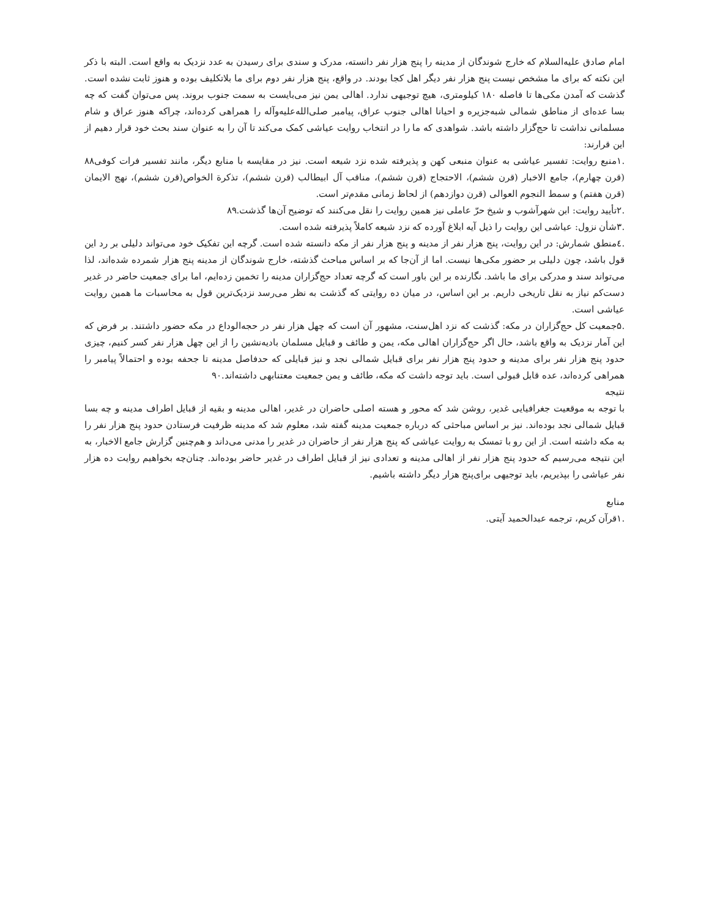امام صادق علیه‌السلام که خارج شوندگان از مدینه را پنج هزار نفر دانسته، مدرک و سندی برای رسیدن به عدد نزدیک به واقع است. البته با ذکر این نکته که برای ما مشخص نیست پنج هزار نفر دیگر اهل کجا بودند. در واقع، پنج هزار نفر دوم برای ما بلاتکلیف بوده و هنوز ثابت نشده است. گذشت که آمدن مکی‌ها تا فاصله ۱۸۰ کیلومتری، هیچ توجیهی ندارد. اهالی یمن نیز می‌بایست به سمت جنوب بروند. پس می‌توان گفت که چه بسا عده‌ای از مناطق شمالی شبه‌جزیره و احیانا اهالی جنوب عراق، پیامبر صلی‌الله‌علیه‌وآله را همراهی کرده‌اند، چراکه هنوز عراق و شام مسلمانی نداشت تا حج‌گزار داشته باشد. شواهدی که ما را در انتخاب روایت عیاشی کمک می‌کند تا آن را به عنوان سند بحث خود قرار دهیم از این قرارند:
.۱منبع روایت: تفسیر عیاشی به عنوان منبعی کهن و پذیرفته شده نزد شیعه است. نیز در مقایسه با منابع دیگر، مانند تفسیر فرات کوفی۸۸ (قرن چهارم)، جامع الاخبار (قرن ششم)، الاحتجاج (قرن ششم)، مناقب آل ابیطالب (قرن ششم)، تذکرة الخواص(قرن ششم)، نهج الایمان (قرن هفتم) و سمط النجوم العوالی (قرن دوازدهم) از لحاظ زمانی مقدم‌تر است.
.۲تأیید روایت: ابن شهرآشوب و شیخ حرّ عاملی نیز همین روایت را نقل می‌کنند که توضیح آن‌ها گذشت.۸۹
.۳شأن نزول: عیاشی این روایت را ذیل آیه ابلاغ آورده که نزد شیعه کاملاً پذیرفته شده است.
.٤منطق شمارش: در این روایت، پنج هزار نفر از مدینه و پنج هزار نفر از مکه دانسته شده است. گرچه این تفکیک خود می‌تواند دلیلی بر رد این قول باشد، چون دلیلی بر حضور مکی‌ها نیست. اما از آن‌جا که بر اساس مباحث گذشته، خارج شوندگان از مدینه پنج هزار شمرده شده‌اند، لذا می‌تواند سند و مدرکی برای ما باشد. نگارنده بر این باور است که گرچه تعداد حج‌گزاران مدینه را تخمین زده‌ایم، اما برای جمعیت حاضر در غدیر دست‌کم نیاز به نقل تاریخی داریم. بر این اساس، در میان ده روایتی که گذشت به نظر می‌رسد نزدیک‌ترین قول به محاسبات ما همین روایت عیاشی است.
.۵جمعیت کل حج‌گزاران در مکه: گذشت که نزد اهل‌سنت، مشهور آن است که چهل هزار نفر در حجه‌الوداع در مکه حضور داشتند. بر فرض که این آمار نزدیک به واقع باشد، حال اگر حج‌گزاران اهالی مکه، یمن و طائف و قبایل مسلمان بادیه‌نشین را از این چهل هزار نفر کسر کنیم، چیزی حدود پنج هزار نفر برای مدینه و حدود پنج هزار نفر برای قبایل شمالی نجد و نیز قبایلی که حدفاصل مدینه تا جحفه بوده و احتمالاً پیامبر را همراهی کرده‌اند، عده قابل قبولی است. باید توجه داشت که مکه، طائف و یمن جمعیت معتنابهی داشته‌اند.۹۰
نتیجه
با توجه به موقعیت جغرافیایی غدیر، روشن شد که محور و هسته اصلی حاضران در غدیر، اهالی مدینه و بقیه از قبایل اطراف مدینه و چه بسا قبایل شمالی نجد بوده‌اند. نیز بر اساس مباحثی که درباره جمعیت مدینه گفته شد، معلوم شد که مدینه ظرفیت فرستادن حدود پنج هزار نفر را به مکه داشته است. از این رو با تمسک به روایت عیاشی که پنج هزار نفر از حاضران در غدیر را مدنی می‌داند و هم‌چنین گزارش جامع الاخبار، به این نتیجه می‌رسیم که حدود پنج هزار نفر از اهالی مدینه و تعدادی نیز از قبایل اطراف در غدیر حاضر بوده‌اند. چنان‌چه بخواهیم روایت ده هزار نفر عیاشی را بپذیریم، باید توجیهی برای‌پنج هزار دیگر داشته باشیم.
منابع
.۱قرآن کریم، ترجمه عبدالحمید آیتی.